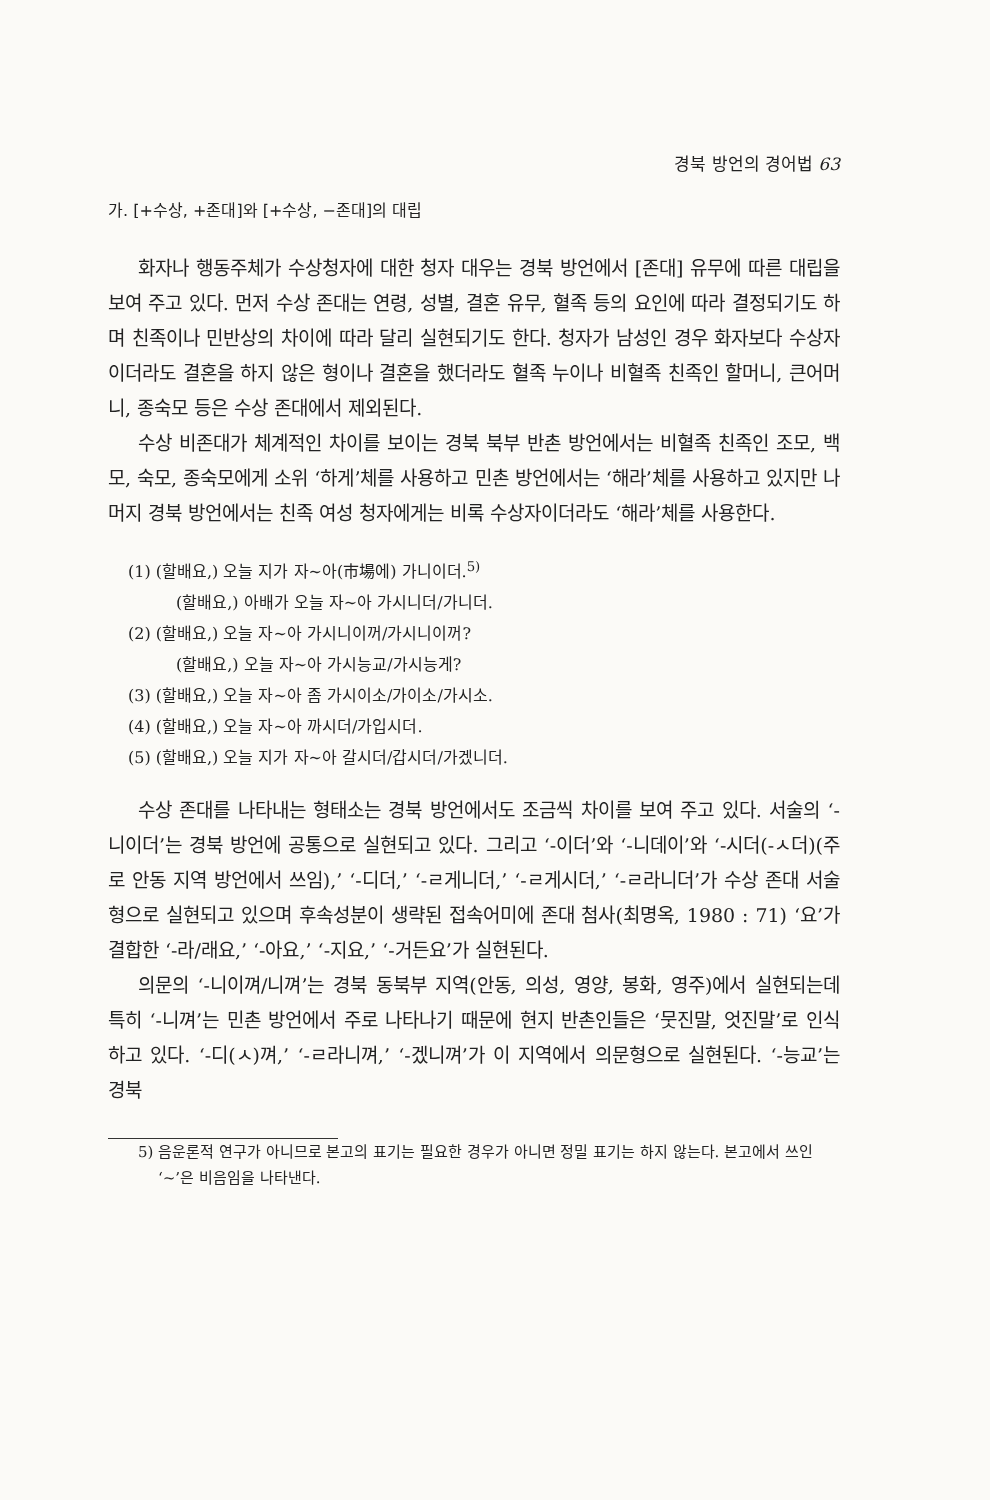경북 방언의 경어법 63
가. [+수상, +존대]와 [+수상, −존대]의 대립
화자나 행동주체가 수상청자에 대한 청자 대우는 경북 방언에서 [존대] 유무에 따른 대립을 보여 주고 있다. 먼저 수상 존대는 연령, 성별, 결혼 유무, 혈족 등의 요인에 따라 결정되기도 하며 친족이나 민반상의 차이에 따라 달리 실현되기도 한다. 청자가 남성인 경우 화자보다 수상자이더라도 결혼을 하지 않은 형이나 결혼을 했더라도 혈족 누이나 비혈족 친족인 할머니, 큰어머니, 종숙모 등은 수상 존대에서 제외된다.
수상 비존대가 체계적인 차이를 보이는 경북 북부 반촌 방언에서는 비혈족 친족인 조모, 백모, 숙모, 종숙모에게 소위 ‘하게’체를 사용하고 민촌 방언에서는 ‘해라’체를 사용하고 있지만 나머지 경북 방언에서는 친족 여성 청자에게는 비록 수상자이더라도 ‘해라’체를 사용한다.
(1) (할배요,) 오늘 지가 자~아(市場에) 가니이더.<sup>5)</sup>
(할배요,) 아배가 오늘 자~아 가시니더/가니더.
(2) (할배요,) 오늘 자~아 가시니이꺼/가시니이꺼?
(할배요,) 오늘 자~아 가시능교/가시능게?
(3) (할배요,) 오늘 자~아 좀 가시이소/가이소/가시소.
(4) (할배요,) 오늘 자~아 까시더/가입시더.
(5) (할배요,) 오늘 지가 자~아 갈시더/갑시더/가겠니더.
수상 존대를 나타내는 형태소는 경북 방언에서도 조금씩 차이를 보여 주고 있다. 서술의 ‘-니이더’는 경북 방언에 공통으로 실현되고 있다. 그리고 ‘-이더’와 ‘-니데이’와 ‘-시더(-ㅅ더)(주로 안동 지역 방언에서 쓰임),’ ‘-디더,’ ‘-ㄹ게니더,’ ‘-ㄹ게시더,’ ‘-ㄹ라니더’가 수상 존대 서술형으로 실현되고 있으며 후속성분이 생략된 접속어미에 존대 첨사(최명옥, 1980 : 71) ‘요’가 결합한 ‘-라/래요,’ ‘-아요,’ ‘-지요,’ ‘-거든요’가 실현된다.
의문의 ‘-니이껴/니껴’는 경북 동북부 지역(안동, 의성, 영양, 봉화, 영주)에서 실현되는데 특히 ‘-니껴’는 민촌 방언에서 주로 나타나기 때문에 현지 반촌인들은 ‘뭇진말, 엇진말’로 인식하고 있다. ‘-디(ㅅ)껴,’ ‘-ㄹ라니껴,’ ‘-겠니껴’가 이 지역에서 의문형으로 실현된다. ‘-능교’는 경북
5) 음운론적 연구가 아니므로 본고의 표기는 필요한 경우가 아니면 정밀 표기는 하지 않는다. 본고에서 쓰인 ‘~’은 비음임을 나타낸다.